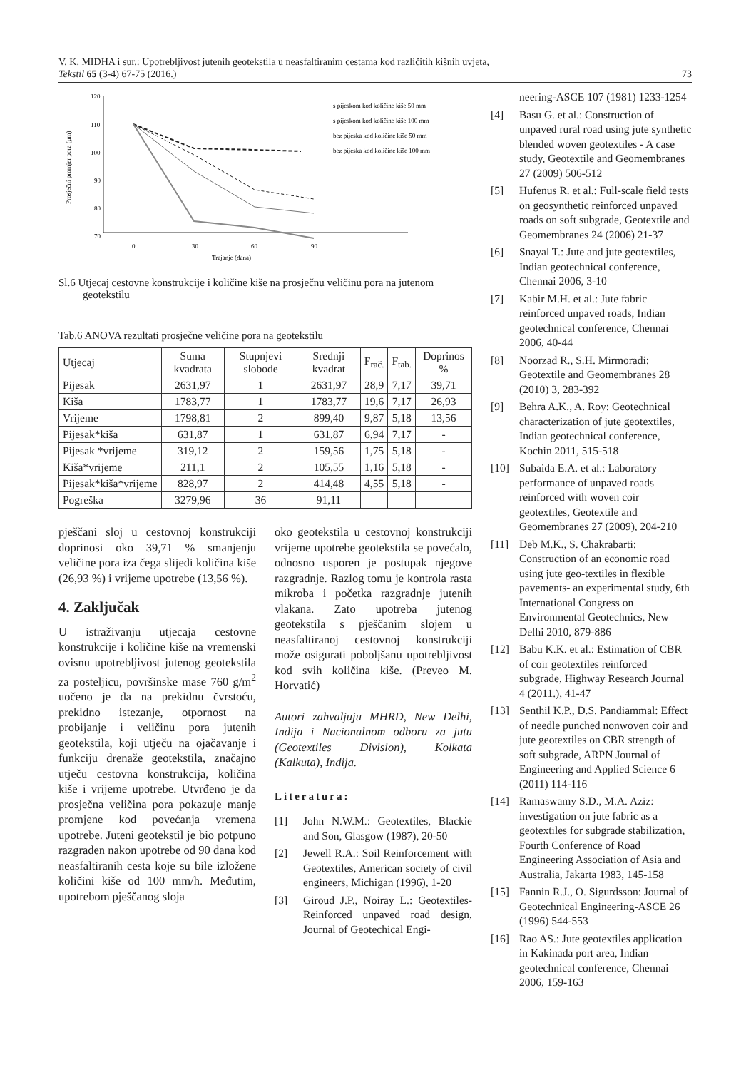V. K. MIDHA i sur.: Upotrebljivost jutenih geotekstila u neasfaltiranim cestama kod različitih kišnih uvjeta,
Tekstil 65 (3-4) 67-75 (2016.)
73
120
110
100
90
80
70
0
30
60
90
Trajanje (dana)
Prosječni promjer pora (μm)
s pijeskom kod količine kiše 50 mm
s pijeskom kod količine kiše 100 mm
bez pijeska kod količine kiše 50 mm
bez pijeska kod količine kiše 100 mm
Sl.6 Utjecaj cestovne konstrukcije i količine kiše na prosječnu veličinu pora na jutenom geotekstilu
Tab.6 ANOVA rezultati prosječne veličine pora na geotekstilu
| Utjecaj | Suma kvadrata | Stupnjevi slobode | Srednji kvadrat | F<sub>rač.</sub> | F<sub>tab.</sub> | Doprinos % |
| --- | --- | --- | --- | --- | --- | --- |
| Pijesak | 2631,97 | 1 | 2631,97 | 28,9 | 7,17 | 39,71 |
| Kiša | 1783,77 | 1 | 1783,77 | 19,6 | 7,17 | 26,93 |
| Vrijeme | 1798,81 | 2 | 899,40 | 9,87 | 5,18 | 13,56 |
| Pijesak*kiša | 631,87 | 1 | 631,87 | 6,94 | 7,17 | - |
| Pijesak *vrijeme | 319,12 | 2 | 159,56 | 1,75 | 5,18 | - |
| Kiša*vrijeme | 211,1 | 2 | 105,55 | 1,16 | 5,18 | - |
| Pijesak*kiša*vrijeme | 828,97 | 2 | 414,48 | 4,55 | 5,18 | - |
| Pogreška | 3279,96 | 36 | 91,11 | | | |
pješčani sloj u cestovnoj konstrukciji doprinosi oko 39,71 % smanjenju veličine pora iza čega slijedi količina kiše (26,93 %) i vrijeme upotrebe (13,56 %).
4. Zaključak
U istraživanju utjecaja cestovne konstrukcije i količine kiše na vremenski ovisnu upotrebljivost jutenog geotekstila za posteljicu, površinske mase 760 g/m<sup>2</sup> uočeno je da na prekidnu čvrstoću, prekidno istezanje, otpornost na probijanje i veličinu pora jutenih geotekstila, koji utječu na ojačavanje i funkciju drenaže geotekstila, značajno utječu cestovna konstrukcija, količina kiše i vrijeme upotrebe. Utvrđeno je da prosječna veličina pora pokazuje manje promjene kod povećanja vremena upotrebe. Juteni geotekstil je bio potpuno razgrađen nakon upotrebe od 90 dana kod neasfaltiranih cesta koje su bile izložene količini kiše od 100 mm/h. Međutim, upotrebom pješčanog sloja
oko geotekstila u cestovnoj konstrukciji vrijeme upotrebe geotekstila se povećalo, odnosno usporen je postupak njegove razgradnje. Razlog tomu je kontrola rasta mikroba i početka razgradnje jutenih vlakana. Zato upotreba jutenog geotekstila s pješčanim slojem u neasfaltiranoj cestovnoj konstrukciji može osigurati poboljšanu upotrebljivost kod svih količina kiše. (Preveo M. Horvatić)
Autori zahvaljuju MHRD, New Delhi, Indija i Nacionalnom odboru za jutu (Geotextiles Division), Kolkata (Kalkuta), Indija.
Literatura:
[1] John N.W.M.: Geotextiles, Blackie and Son, Glasgow (1987), 20-50
[2] Jewell R.A.: Soil Reinforcement with Geotextiles, American society of civil engineers, Michigan (1996), 1-20
[3] Giroud J.P., Noiray L.: Geotextiles-Reinforced unpaved road design, Journal of Geotechical Engi-
neering-ASCE 107 (1981) 1233-1254
[4] Basu G. et al.: Construction of unpaved rural road using jute synthetic blended woven geotextiles - A case study, Geotextile and Geomembranes 27 (2009) 506-512
[5] Hufenus R. et al.: Full-scale field tests on geosynthetic reinforced unpaved roads on soft subgrade, Geotextile and Geomembranes 24 (2006) 21-37
[6] Snayal T.: Jute and jute geotextiles, Indian geotechnical conference, Chennai 2006, 3-10
[7] Kabir M.H. et al.: Jute fabric reinforced unpaved roads, Indian geotechnical conference, Chennai 2006, 40-44
[8] Noorzad R., S.H. Mirmoradi: Geotextile and Geomembranes 28 (2010) 3, 283-392
[9] Behra A.K., A. Roy: Geotechnical characterization of jute geotextiles, Indian geotechnical conference, Kochin 2011, 515-518
[10] Subaida E.A. et al.: Laboratory performance of unpaved roads reinforced with woven coir geotextiles, Geotextile and Geomembranes 27 (2009), 204-210
[11] Deb M.K., S. Chakrabarti: Construction of an economic road using jute geo-textiles in flexible pavements- an experimental study, 6th International Congress on Environmental Geotechnics, New Delhi 2010, 879-886
[12] Babu K.K. et al.: Estimation of CBR of coir geotextiles reinforced subgrade, Highway Research Journal 4 (2011.), 41-47
[13] Senthil K.P., D.S. Pandiammal: Effect of needle punched nonwoven coir and jute geotextiles on CBR strength of soft subgrade, ARPN Journal of Engineering and Applied Science 6 (2011) 114-116
[14] Ramaswamy S.D., M.A. Aziz: investigation on jute fabric as a geotextiles for subgrade stabilization, Fourth Conference of Road Engineering Association of Asia and Australia, Jakarta 1983, 145-158
[15] Fannin R.J., O. Sigurdsson: Journal of Geotechnical Engineering-ASCE 26 (1996) 544-553
[16] Rao AS.: Jute geotextiles application in Kakinada port area, Indian geotechnical conference, Chennai 2006, 159-163